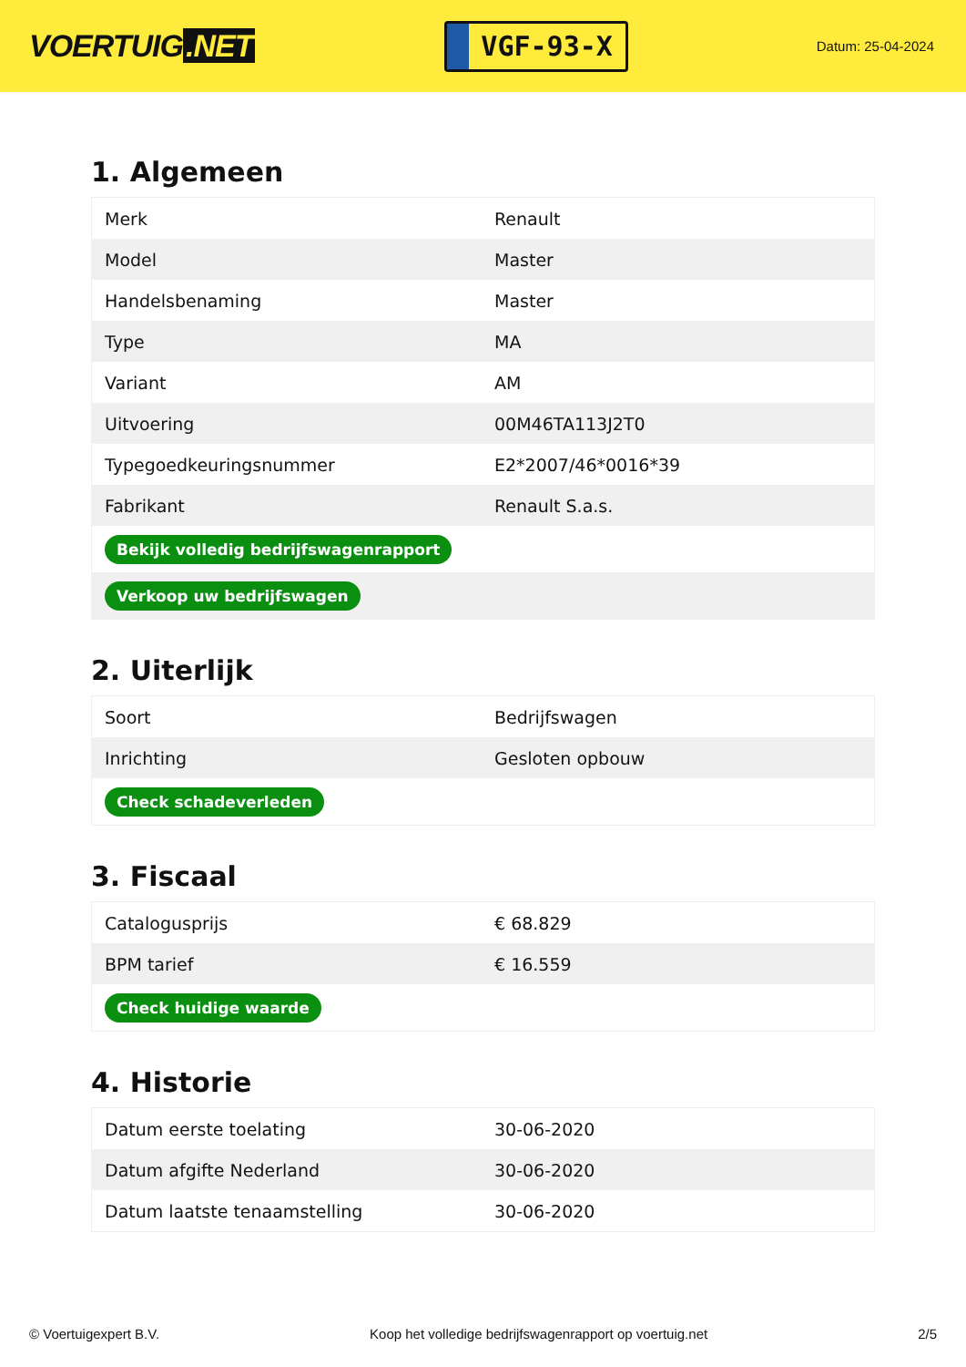VOERTUIG.NET
VGF-93-X
Datum: 25-04-2024
1. Algemeen
| Merk | Renault |
| Model | Master |
| Handelsbenaming | Master |
| Type | MA |
| Variant | AM |
| Uitvoering | 00M46TA113J2T0 |
| Typegoedkeuringsnummer | E2*2007/46*0016*39 |
| Fabrikant | Renault S.a.s. |
| Bekijk volledig bedrijfswagenrapport | |
| Verkoop uw bedrijfswagen | |
2. Uiterlijk
| Soort | Bedrijfswagen |
| Inrichting | Gesloten opbouw |
| Check schadeverleden | |
3. Fiscaal
| Catalogusprijs | € 68.829 |
| BPM tarief | € 16.559 |
| Check huidige waarde | |
4. Historie
| Datum eerste toelating | 30-06-2020 |
| Datum afgifte Nederland | 30-06-2020 |
| Datum laatste tenaamstelling | 30-06-2020 |
© Voertuigexpert B.V. Koop het volledige bedrijfswagenrapport op voertuig.net 2/5